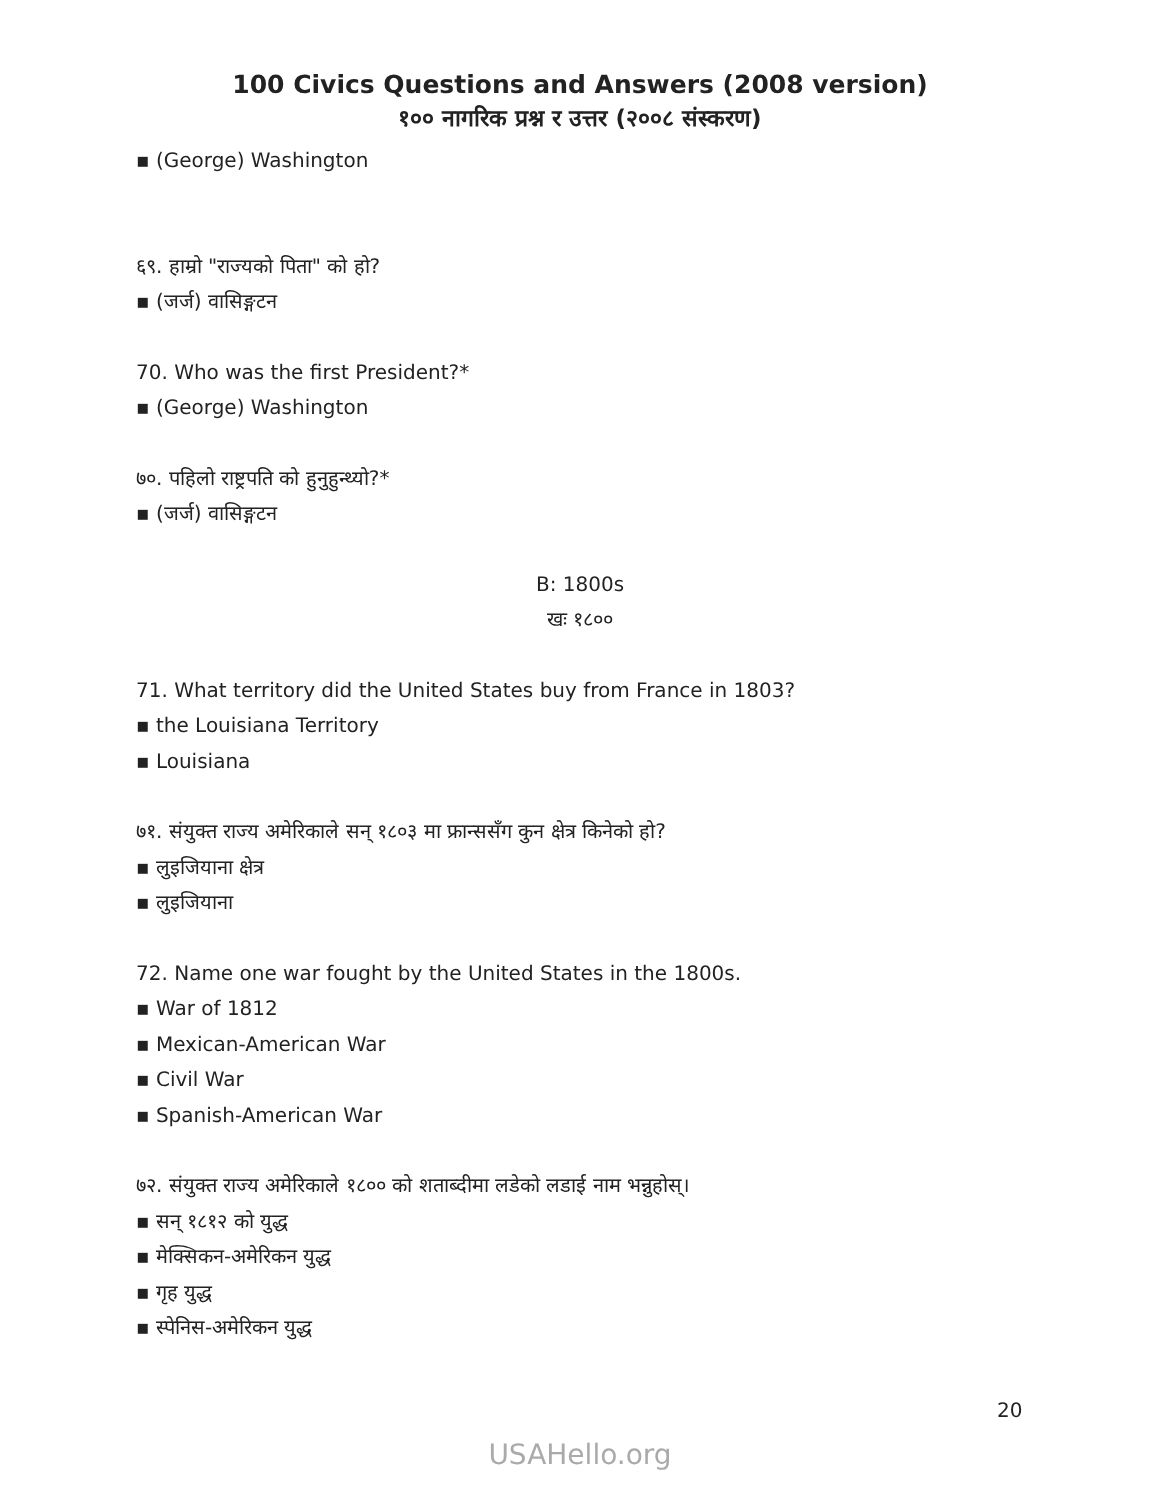100 Civics Questions and Answers (2008 version)
१०० नागरिक प्रश्न र उत्तर (२००८ संस्करण)
▪ (George) Washington
६९. हाम्रो "राज्यको पिता" को हो?
▪ (जर्ज) वासिङ्गटन
70. Who was the first President?*
▪ (George) Washington
७०. पहिलो राष्ट्रपति को हुनुहुन्थ्यो?*
▪ (जर्ज) वासिङ्गटन
B: 1800s
खः १८००
71. What territory did the United States buy from France in 1803?
▪ the Louisiana Territory
▪ Louisiana
७१. संयुक्त राज्य अमेरिकाले सन् १८०३ मा फ्रान्ससँग कुन क्षेत्र किनेको हो?
▪ लुइजियाना क्षेत्र
▪ लुइजियाना
72. Name one war fought by the United States in the 1800s.
▪ War of 1812
▪ Mexican-American War
▪ Civil War
▪ Spanish-American War
७२. संयुक्त राज्य अमेरिकाले १८०० को शताब्दीमा लडेको लडाई नाम भन्नुहोस्।
▪ सन् १८१२ को युद्ध
▪ मेक्सिकन-अमेरिकन युद्ध
▪ गृह युद्ध
▪ स्पेनिस-अमेरिकन युद्ध
20
USAHello.org